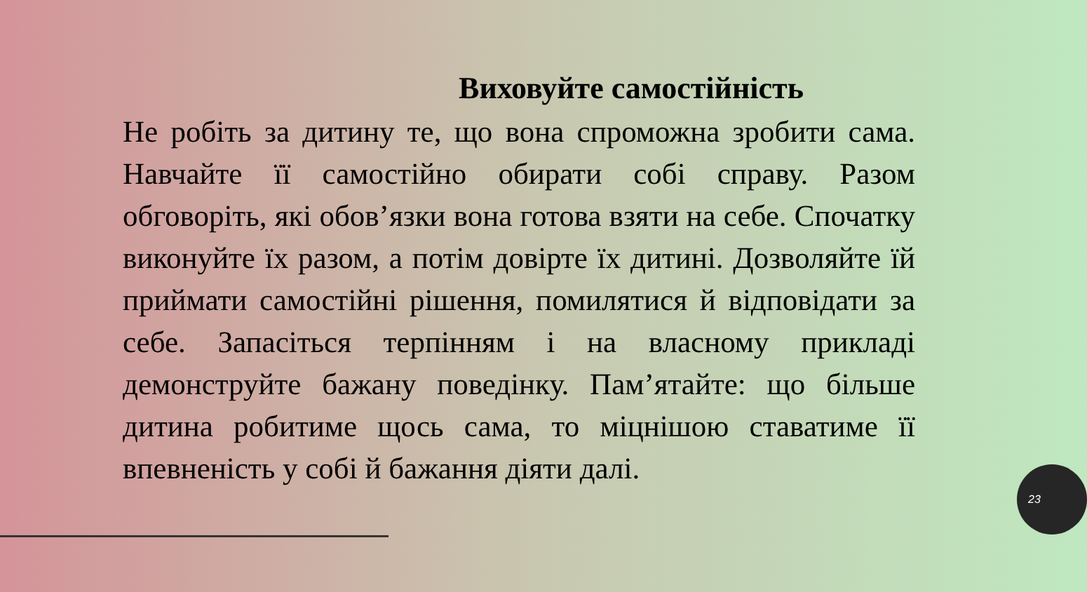Виховуйте самостійність
Не робіть за дитину те, що вона спроможна зробити сама. Навчайте її самостійно обирати собі справу. Разом обговоріть, які обов’язки вона готова взяти на себе. Спочатку виконуйте їх разом, а потім довірте їх дитині. Дозволяйте їй приймати самостійні рішення, помилятися й відповідати за себе. Запасіться терпінням і на власному прикладі демонструйте бажану поведінку. Пам’ятайте: що більше дитина робитиме щось сама, то міцнішою ставатиме її впевненість у собі й бажання діяти далі.
23